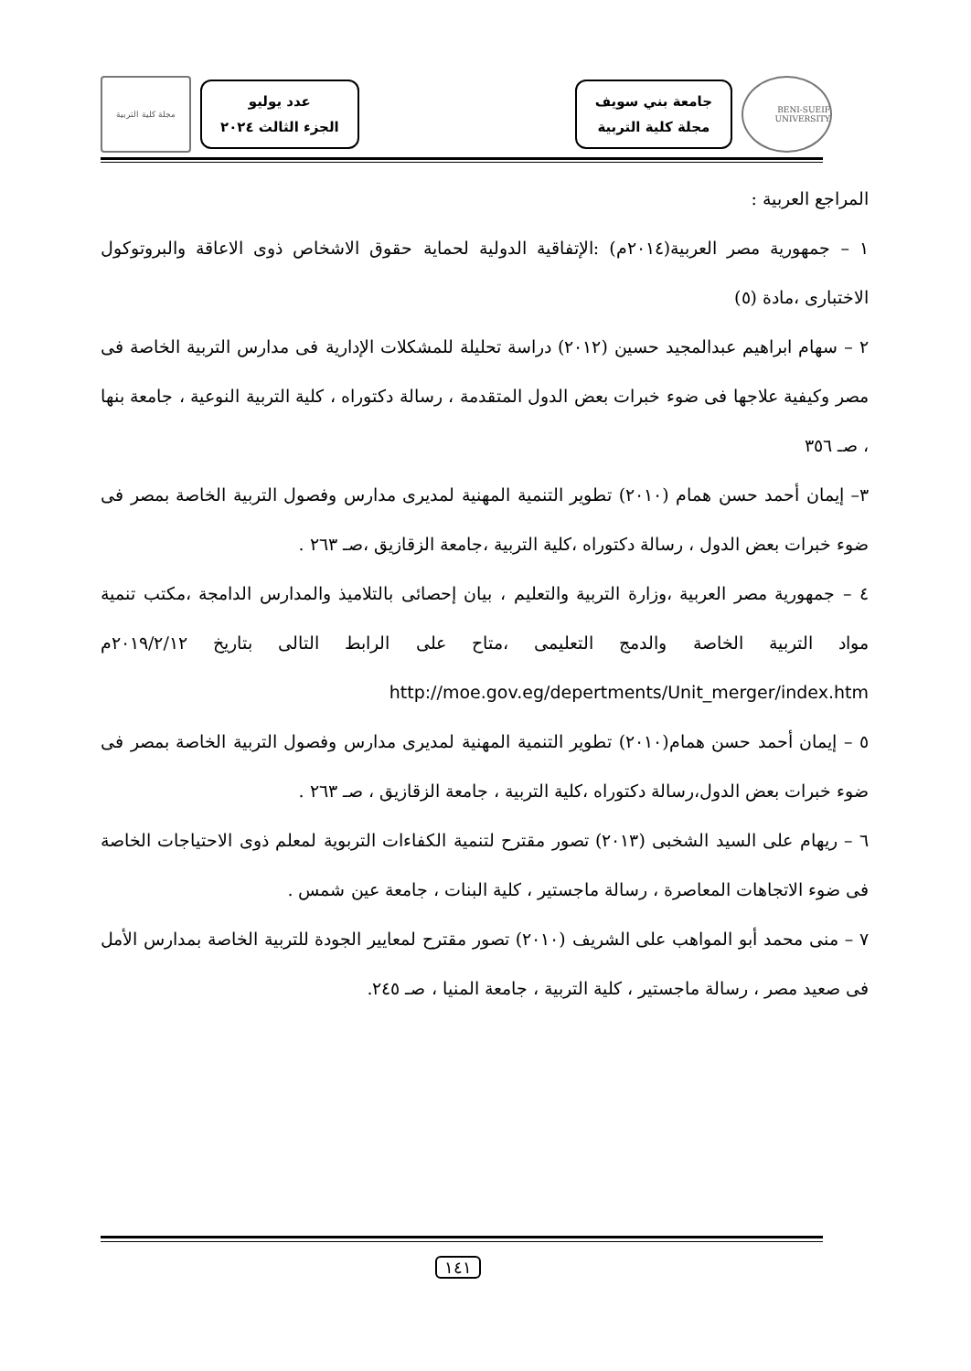BENI-SUEIF UNIVERSITY
جامعة بني سويف
مجلة كلية التربية
عدد يوليو
الجزء الثالث ٢٠٢٤
مجلة كلية التربية
المراجع العربية :
١ – جمهورية مصر العربية(٢٠١٤م) :الإتفاقية الدولية لحماية حقوق الاشخاص ذوى الاعاقة والبروتوكول الاختبارى ،مادة (٥)
٢ – سهام ابراهيم عبدالمجيد حسين (٢٠١٢) دراسة تحليلة للمشكلات الإدارية فى مدارس التربية الخاصة فى مصر وكيفية علاجها فى ضوء خبرات بعض الدول المتقدمة ، رسالة دكتوراه ، كلية التربية النوعية ، جامعة بنها ، صـ ٣٥٦
٣– إيمان أحمد حسن همام (٢٠١٠) تطوير التنمية المهنية لمديرى مدارس وفصول التربية الخاصة بمصر فى ضوء خبرات بعض الدول ، رسالة دكتوراه ،كلية التربية ،جامعة الزقازيق ،صـ ٢٦٣ .
٤ – جمهورية مصر العربية ،وزارة التربية والتعليم ، بيان إحصائى بالتلاميذ والمدارس الدامجة ،مكتب تنمية مواد التربية الخاصة والدمج التعليمى ،متاح على الرابط التالى بتاريخ ٢٠١٩/٢/١٢م http://moe.gov.eg/depertments/Unit_merger/index.htm
٥ – إيمان أحمد حسن همام(٢٠١٠) تطوير التنمية المهنية لمديرى مدارس وفصول التربية الخاصة بمصر فى ضوء خبرات بعض الدول،رسالة دكتوراه ،كلية التربية ، جامعة الزقازيق ، صـ ٢٦٣ .
٦ – ريهام على السيد الشخبى (٢٠١٣) تصور مقترح لتنمية الكفاءات التربوية لمعلم ذوى الاحتياجات الخاصة فى ضوء الاتجاهات المعاصرة ، رسالة ماجستير ، كلية البنات ، جامعة عين شمس .
٧ – منى محمد أبو المواهب على الشريف (٢٠١٠) تصور مقترح لمعايير الجودة للتربية الخاصة بمدارس الأمل فى صعيد مصر ، رسالة ماجستير ، كلية التربية ، جامعة المنيا ، صـ ٢٤٥.
١٤١